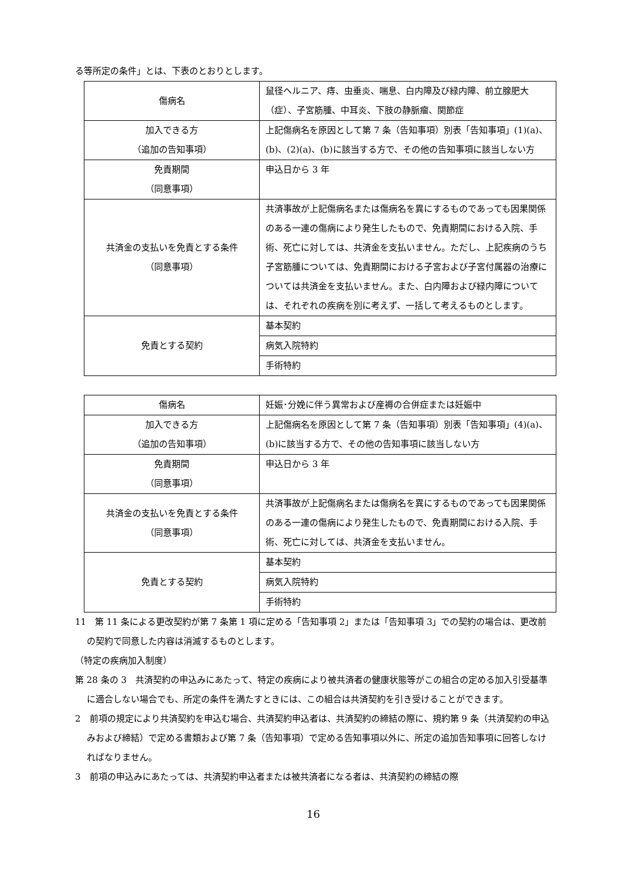る等所定の条件」とは、下表のとおりとします。
| 傷病名 | 鼠径ヘルニア、痔、虫垂炎、喘息、白内障及び緑内障、前立腺肥大（症）、子宮筋腫、中耳炎、下肢の静脈瘤、関節症 |
| 加入できる方 （追加の告知事項） | 上記傷病名を原因として第 7 条（告知事項）別表「告知事項」(1)(a)、(b)、(2)(a)、(b)に該当する方で、その他の告知事項に該当しない方 |
| 免責期間 （同意事項） | 申込日から 3 年 |
| 共済金の支払いを免責とする条件 （同意事項） | 共済事故が上記傷病名または傷病名を異にするものであっても因果関係のある一連の傷病により発生したもので、免責期間における入院、手術、死亡に対しては、共済金を支払いません。ただし、上記疾病のうち子宮筋腫については、免責期間における子宮および子宮付属器の治療については共済金を支払いません。また、白内障および緑内障については、それぞれの疾病を別に考えず、一括して考えるものとします。 |
| 免責とする契約 | 基本契約 |
| | 病気入院特約 |
| | 手術特約 |
| 傷病名 | 妊娠･分娩に伴う異常および産褥の合併症または妊娠中 |
| 加入できる方 （追加の告知事項） | 上記傷病名を原因として第 7 条（告知事項）別表「告知事項」(4)(a)、(b)に該当する方で、その他の告知事項に該当しない方 |
| 免責期間 （同意事項） | 申込日から 3 年 |
| 共済金の支払いを免責とする条件 （同意事項） | 共済事故が上記傷病名または傷病名を異にするものであっても因果関係のある一連の傷病により発生したもので、免責期間における入院、手術、死亡に対しては、共済金を支払いません。 |
| 免責とする契約 | 基本契約 |
| | 病気入院特約 |
| | 手術特約 |
11　第 11 条による更改契約が第 7 条第 1 項に定める「告知事項 2」または「告知事項 3」での契約の場合は、更改前の契約で同意した内容は消滅するものとします。
（特定の疾病加入制度）
第 28 条の 3　共済契約の申込みにあたって、特定の疾病により被共済者の健康状態等がこの組合の定める加入引受基準に適合しない場合でも、所定の条件を満たすときには、この組合は共済契約を引き受けることができます。
2　前項の規定により共済契約を申込む場合、共済契約申込者は、共済契約の締結の際に、規約第 9 条（共済契約の申込みおよび締結）で定める書類および第 7 条（告知事項）で定める告知事項以外に、所定の追加告知事項に回答しなければなりません。
3　前項の申込みにあたっては、共済契約申込者または被共済者になる者は、共済契約の締結の際
16